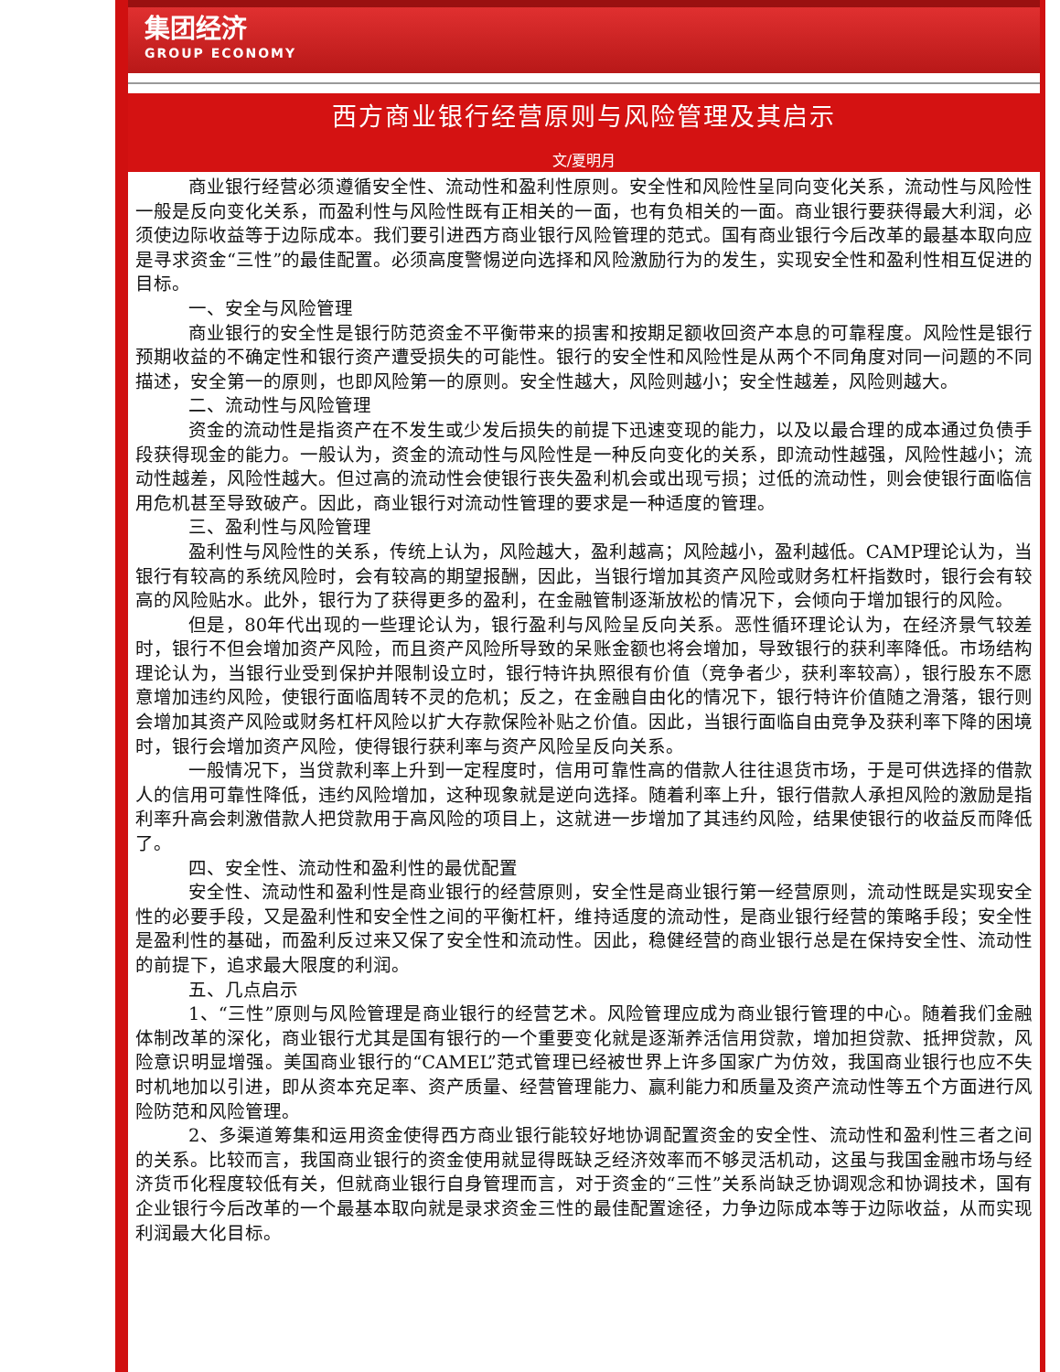集团经济
GROUP ECONOMY
西方商业银行经营原则与风险管理及其启示
文/夏明月
商业银行经营必须遵循安全性、流动性和盈利性原则。安全性和风险性呈同向变化关系，流动性与风险性一般是反向变化关系，而盈利性与风险性既有正相关的一面，也有负相关的一面。商业银行要获得最大利润，必须使边际收益等于边际成本。我们要引进西方商业银行风险管理的范式。国有商业银行今后改革的最基本取向应是寻求资金“三性”的最佳配置。必须高度警惕逆向选择和风险激励行为的发生，实现安全性和盈利性相互促进的目标。
一、安全与风险管理
商业银行的安全性是银行防范资金不平衡带来的损害和按期足额收回资产本息的可靠程度。风险性是银行预期收益的不确定性和银行资产遭受损失的可能性。银行的安全性和风险性是从两个不同角度对同一问题的不同描述，安全第一的原则，也即风险第一的原则。安全性越大，风险则越小；安全性越差，风险则越大。
二、流动性与风险管理
资金的流动性是指资产在不发生或少发后损失的前提下迅速变现的能力，以及以最合理的成本通过负债手段获得现金的能力。一般认为，资金的流动性与风险性是一种反向变化的关系，即流动性越强，风险性越小；流动性越差，风险性越大。但过高的流动性会使银行丧失盈利机会或出现亏损；过低的流动性，则会使银行面临信用危机甚至导致破产。因此，商业银行对流动性管理的要求是一种适度的管理。
三、盈利性与风险管理
盈利性与风险性的关系，传统上认为，风险越大，盈利越高；风险越小，盈利越低。CAMP理论认为，当银行有较高的系统风险时，会有较高的期望报酬，因此，当银行增加其资产风险或财务杠杆指数时，银行会有较高的风险贴水。此外，银行为了获得更多的盈利，在金融管制逐渐放松的情况下，会倾向于增加银行的风险。
但是，80年代出现的一些理论认为，银行盈利与风险呈反向关系。恶性循环理论认为，在经济景气较差时，银行不但会增加资产风险，而且资产风险所导致的呆账金额也将会增加，导致银行的获利率降低。市场结构理论认为，当银行业受到保护并限制设立时，银行特许执照很有价值（竞争者少，获利率较高），银行股东不愿意增加违约风险，使银行面临周转不灵的危机；反之，在金融自由化的情况下，银行特许价值随之滑落，银行则会增加其资产风险或财务杠杆风险以扩大存款保险补贴之价值。因此，当银行面临自由竞争及获利率下降的困境时，银行会增加资产风险，使得银行获利率与资产风险呈反向关系。
一般情况下，当贷款利率上升到一定程度时，信用可靠性高的借款人往往退货市场，于是可供选择的借款人的信用可靠性降低，违约风险增加，这种现象就是逆向选择。随着利率上升，银行借款人承担风险的激励是指利率升高会刺激借款人把贷款用于高风险的项目上，这就进一步增加了其违约风险，结果使银行的收益反而降低了。
四、安全性、流动性和盈利性的最优配置
安全性、流动性和盈利性是商业银行的经营原则，安全性是商业银行第一经营原则，流动性既是实现安全性的必要手段，又是盈利性和安全性之间的平衡杠杆，维持适度的流动性，是商业银行经营的策略手段；安全性是盈利性的基础，而盈利反过来又保了安全性和流动性。因此，稳健经营的商业银行总是在保持安全性、流动性的前提下，追求最大限度的利润。
五、几点启示
1、“三性”原则与风险管理是商业银行的经营艺术。风险管理应成为商业银行管理的中心。随着我们金融体制改革的深化，商业银行尤其是国有银行的一个重要变化就是逐渐养活信用贷款，增加担贷款、抵押贷款，风险意识明显增强。美国商业银行的“CAMEL”范式管理已经被世界上许多国家广为仿效，我国商业银行也应不失时机地加以引进，即从资本充足率、资产质量、经营管理能力、赢利能力和质量及资产流动性等五个方面进行风险防范和风险管理。
2、多渠道筹集和运用资金使得西方商业银行能较好地协调配置资金的安全性、流动性和盈利性三者之间的关系。比较而言，我国商业银行的资金使用就显得既缺乏经济效率而不够灵活机动，这虽与我国金融市场与经济货币化程度较低有关，但就商业银行自身管理而言，对于资金的“三性”关系尚缺乏协调观念和协调技术，国有企业银行今后改革的一个最基本取向就是录求资金三性的最佳配置途径，力争边际成本等于边际收益，从而实现利润最大化目标。